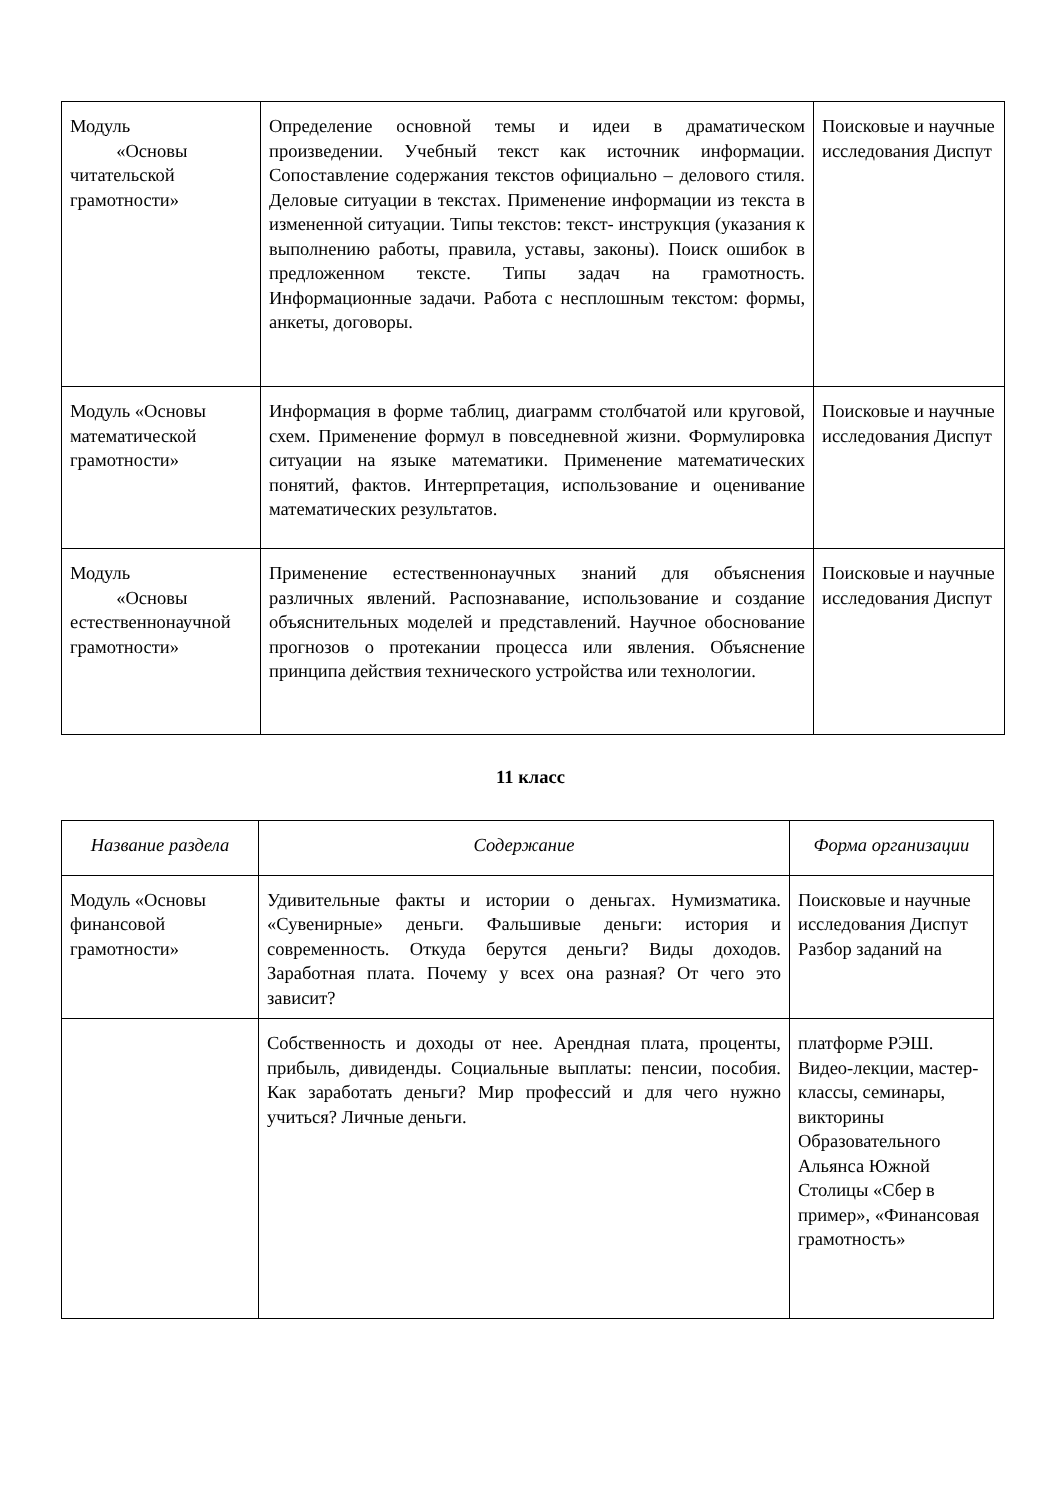| Модуль «Основы читательской грамотности» | Определение основной темы и идеи в драматическом произведении. Учебный текст как источник информации. Сопоставление содержания текстов официально – делового стиля. Деловые ситуации в текстах. Применение информации из текста в измененной ситуации. Типы текстов: текст- инструкция (указания к выполнению работы, правила, уставы, законы). Поиск ошибок в предложенном тексте. Типы задач на грамотность. Информационные задачи. Работа с несплошным текстом: формы, анкеты, договоры. | Поисковые и научные исследования Диспут |
| Модуль «Основы математической грамотности» | Информация в форме таблиц, диаграмм столбчатой или круговой, схем. Применение формул в повседневной жизни. Формулировка ситуации на языке математики. Применение математических понятий, фактов. Интерпретация, использование и оценивание математических результатов. | Поисковые и научные исследования Диспут |
| Модуль «Основы естественнонаучной грамотности» | Применение естественнонаучных знаний для объяснения различных явлений. Распознавание, использование и создание объяснительных моделей и представлений. Научное обоснование прогнозов о протекании процесса или явления. Объяснение принципа действия технического устройства или технологии. | Поисковые и научные исследования Диспут |
11 класс
| Название раздела | Содержание | Форма организации |
| --- | --- | --- |
| Модуль «Основы финансовой грамотности» | Удивительные факты и истории о деньгах. Нумизматика. «Сувенирные» деньги. Фальшивые деньги: история и современность. Откуда берутся деньги? Виды доходов. Заработная плата. Почему у всех она разная? От чего это зависит? | Поисковые и научные исследования Диспут Разбор заданий на |
| | Собственность и доходы от нее. Арендная плата, проценты, прибыль, дивиденды. Социальные выплаты: пенсии, пособия. Как заработать деньги? Мир профессий и для чего нужно учиться? Личные деньги. | платформе РЭШ. Видео-лекции, мастер-классы, семинары, викторины Образовательного Альянса Южной Столицы «Сбер в пример», «Финансовая грамотность» |